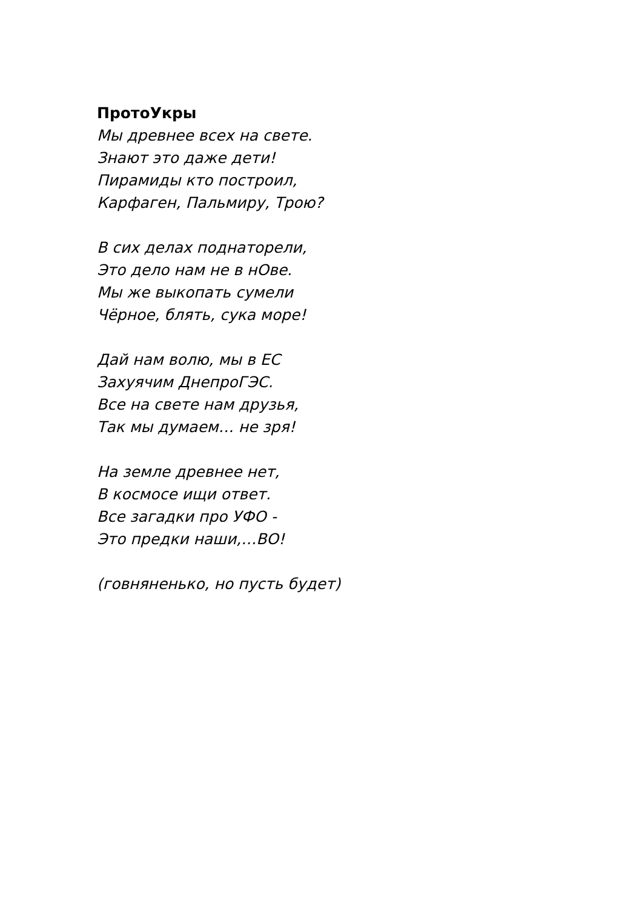ПротоУкры
Мы древнее всех на свете.
Знают это даже дети!
Пирамиды кто построил,
Карфаген, Пальмиру, Трою?
В сих делах поднаторели,
Это дело нам не в нОве.
Мы же выкопать сумели
Чёрное, блять, сука море!
Дай нам волю, мы в ЕС
Захуячим ДнепроГЭС.
Все на свете нам друзья,
Так мы думаем… не зря!
На земле древнее нет,
В космосе ищи ответ.
Все загадки про УФО -
Это предки наши,…ВО!
(говняненько, но пусть будет)